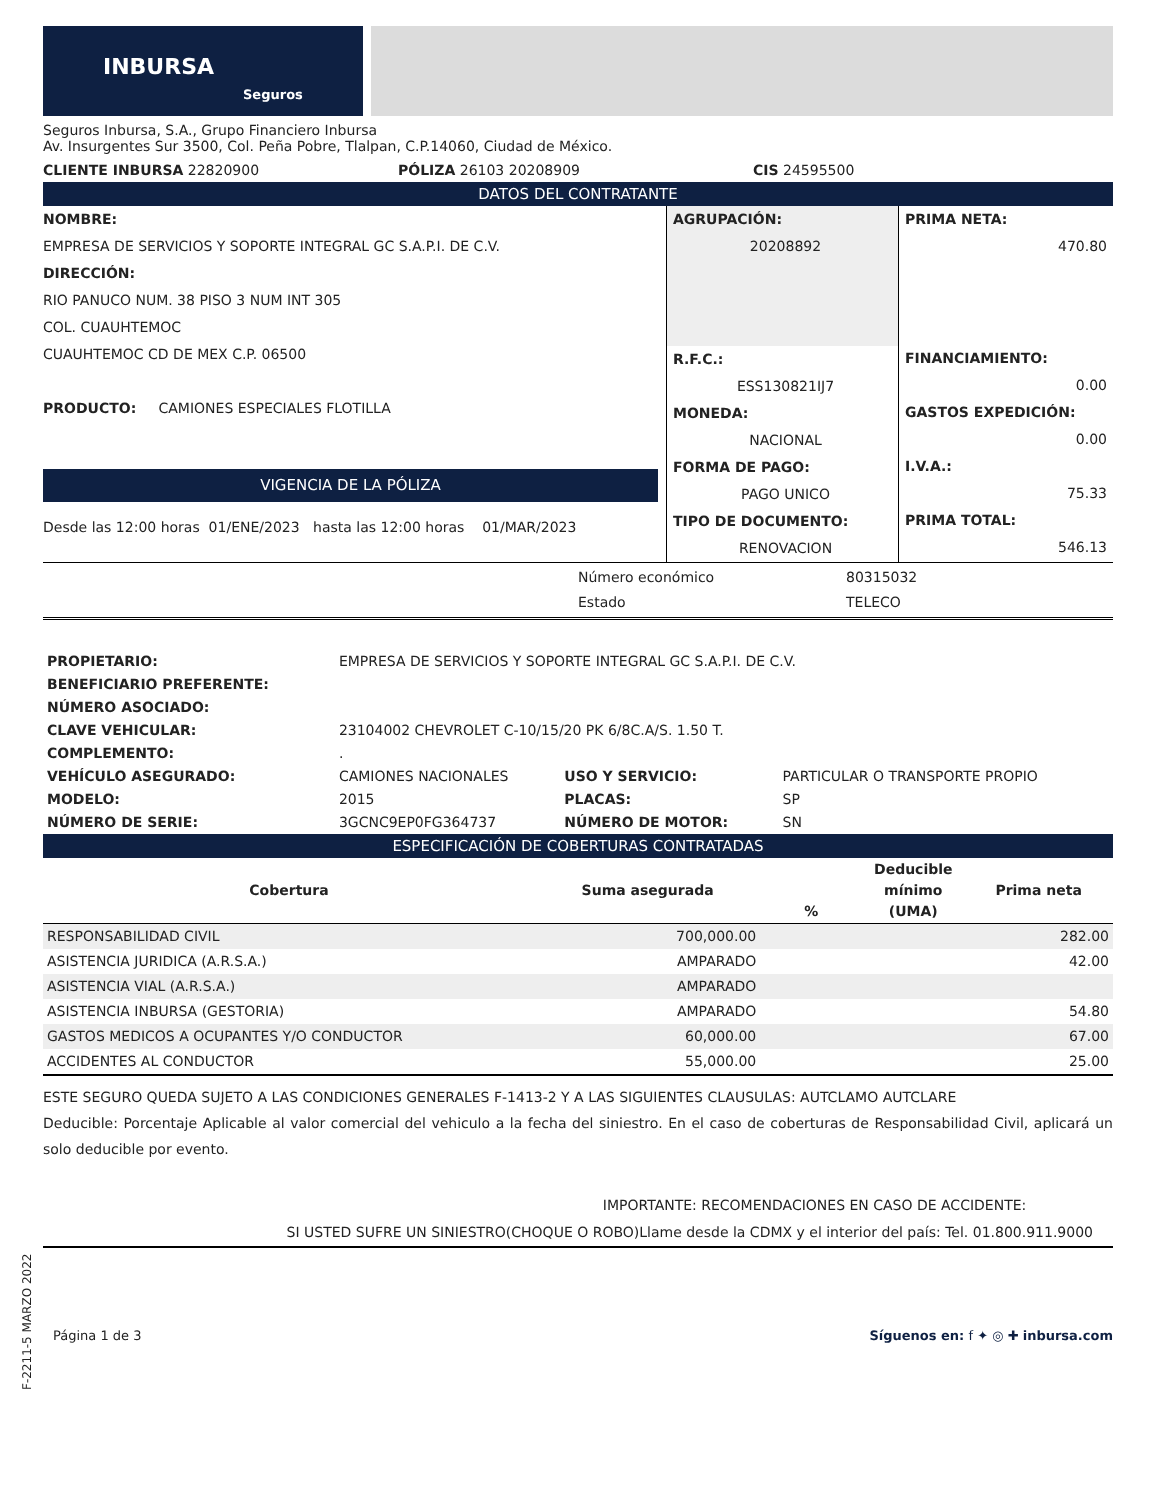INBURSA
Seguros
Seguros Inbursa, S.A., Grupo Financiero Inbursa
Av. Insurgentes Sur 3500, Col. Peña Pobre, Tlalpan, C.P.14060, Ciudad de México.
CLIENTE INBURSA 22820900 PÓLIZA 26103 20208909 CIS 24595500
DATOS DEL CONTRATANTE
NOMBRE:
EMPRESA DE SERVICIOS Y SOPORTE INTEGRAL GC S.A.P.I. DE C.V.
DIRECCIÓN:
RIO PANUCO NUM. 38 PISO 3 NUM INT 305
COL. CUAUHTEMOC
CUAUHTEMOC CD DE MEX C.P. 06500
PRODUCTO: CAMIONES ESPECIALES FLOTILLA
VIGENCIA DE LA PÓLIZA
Desde las 12:00 horas 01/ENE/2023 hasta las 12:00 horas 01/MAR/2023
AGRUPACIÓN:
20208892
R.F.C.:
ESS130821IJ7
MONEDA:
NACIONAL
FORMA DE PAGO:
PAGO UNICO
TIPO DE DOCUMENTO:
RENOVACION
PRIMA NETA:
470.80
FINANCIAMIENTO:
0.00
GASTOS EXPEDICIÓN:
0.00
I.V.A.:
75.33
PRIMA TOTAL:
546.13
Número económico 80315032
Estado TELECO
| PROPIETARIO: | EMPRESA DE SERVICIOS Y SOPORTE INTEGRAL GC S.A.P.I. DE C.V. | | |
| BENEFICIARIO PREFERENTE: | | | |
| NÚMERO ASOCIADO: | | | |
| CLAVE VEHICULAR: | 23104002 CHEVROLET C-10/15/20 PK 6/8C.A/S. 1.50 T. | | |
| COMPLEMENTO: | . | | |
| VEHÍCULO ASEGURADO: | CAMIONES NACIONALES | USO Y SERVICIO: | PARTICULAR O TRANSPORTE PROPIO |
| MODELO: | 2015 | PLACAS: | SP |
| NÚMERO DE SERIE: | 3GCNC9EP0FG364737 | NÚMERO DE MOTOR: | SN |
ESPECIFICACIÓN DE COBERTURAS CONTRATADAS
| Cobertura | Suma asegurada | % | Deducible mínimo (UMA) | Prima neta |
| --- | --- | --- | --- | --- |
| RESPONSABILIDAD CIVIL | 700,000.00 | | | 282.00 |
| ASISTENCIA JURIDICA (A.R.S.A.) | AMPARADO | | | 42.00 |
| ASISTENCIA VIAL (A.R.S.A.) | AMPARADO | | | |
| ASISTENCIA INBURSA (GESTORIA) | AMPARADO | | | 54.80 |
| GASTOS MEDICOS A OCUPANTES Y/O CONDUCTOR | 60,000.00 | | | 67.00 |
| ACCIDENTES AL CONDUCTOR | 55,000.00 | | | 25.00 |
ESTE SEGURO QUEDA SUJETO A LAS CONDICIONES GENERALES F-1413-2 Y A LAS SIGUIENTES CLAUSULAS: AUTCLAMO AUTCLARE
Deducible: Porcentaje Aplicable al valor comercial del vehiculo a la fecha del siniestro. En el caso de coberturas de Responsabilidad Civil, aplicará un solo deducible por evento.
IMPORTANTE: RECOMENDACIONES EN CASO DE ACCIDENTE:
SI USTED SUFRE UN SINIESTRO(CHOQUE O ROBO)Llame desde la CDMX y el interior del país: Tel. 01.800.911.9000
Página 1 de 3 Síguenos en: f ✦ ◎ ✚ inbursa.com
F-2211-5 MARZO 2022